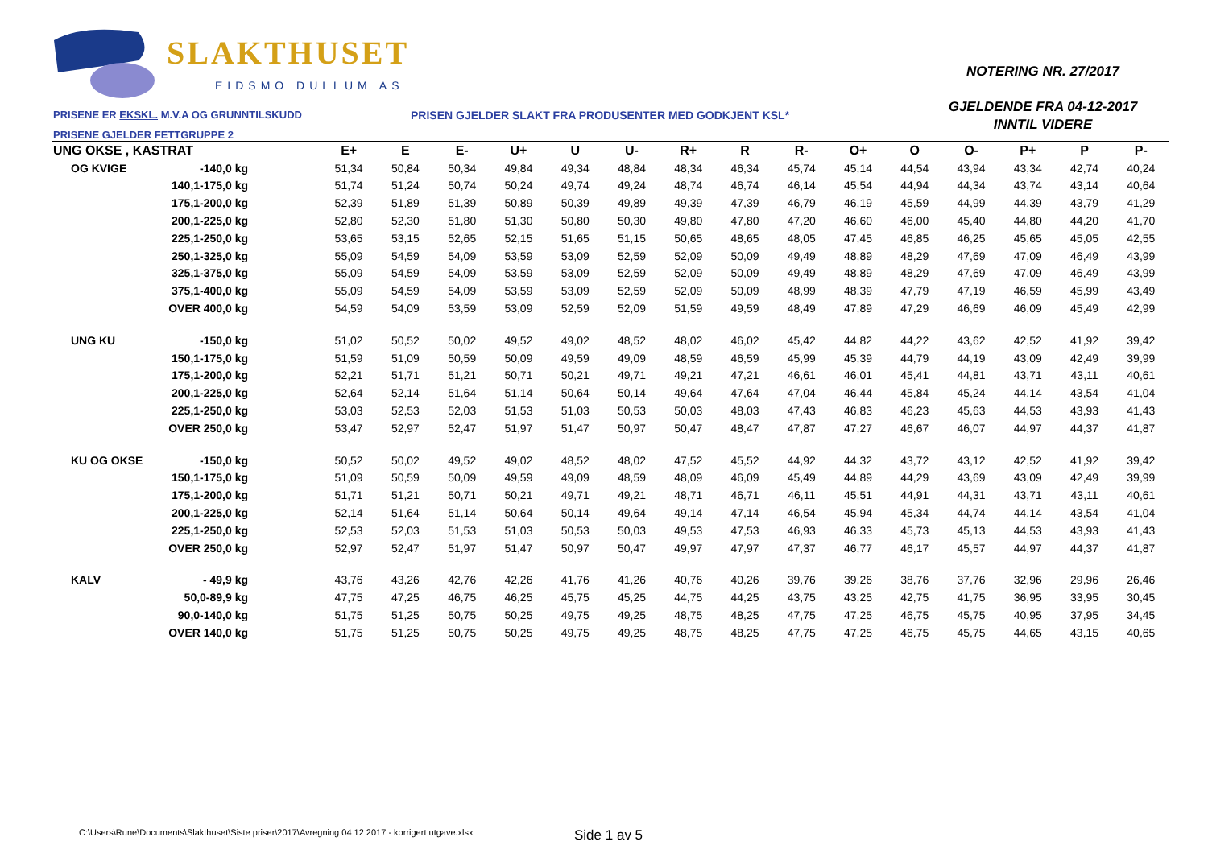SLAKTHUSET
EIDSMO DULLUM AS
NOTERING NR. 27/2017
GJELDENDE FRA 04-12-2017
INNTIL VIDERE
PRISENE ER EKSKL. M.V.A OG GRUNNTILSKUDD
PRISEN GJELDER SLAKT FRA PRODUSENTER MED GODKJENT KSL*
PRISENE GJELDER FETTGRUPPE 2
| UNG OKSE , KASTRAT | | E+ | E | E- | U+ | U | U- | R+ | R | R- | O+ | O | O- | P+ | P | P- |
| --- | --- | --- | --- | --- | --- | --- | --- | --- | --- | --- | --- | --- | --- | --- | --- | --- |
| OG KVIGE | -140,0 kg | 51,34 | 50,84 | 50,34 | 49,84 | 49,34 | 48,84 | 48,34 | 46,34 | 45,74 | 45,14 | 44,54 | 43,94 | 43,34 | 42,74 | 40,24 |
| | 140,1-175,0 kg | 51,74 | 51,24 | 50,74 | 50,24 | 49,74 | 49,24 | 48,74 | 46,74 | 46,14 | 45,54 | 44,94 | 44,34 | 43,74 | 43,14 | 40,64 |
| | 175,1-200,0 kg | 52,39 | 51,89 | 51,39 | 50,89 | 50,39 | 49,89 | 49,39 | 47,39 | 46,79 | 46,19 | 45,59 | 44,99 | 44,39 | 43,79 | 41,29 |
| | 200,1-225,0 kg | 52,80 | 52,30 | 51,80 | 51,30 | 50,80 | 50,30 | 49,80 | 47,80 | 47,20 | 46,60 | 46,00 | 45,40 | 44,80 | 44,20 | 41,70 |
| | 225,1-250,0 kg | 53,65 | 53,15 | 52,65 | 52,15 | 51,65 | 51,15 | 50,65 | 48,65 | 48,05 | 47,45 | 46,85 | 46,25 | 45,65 | 45,05 | 42,55 |
| | 250,1-325,0 kg | 55,09 | 54,59 | 54,09 | 53,59 | 53,09 | 52,59 | 52,09 | 50,09 | 49,49 | 48,89 | 48,29 | 47,69 | 47,09 | 46,49 | 43,99 |
| | 325,1-375,0 kg | 55,09 | 54,59 | 54,09 | 53,59 | 53,09 | 52,59 | 52,09 | 50,09 | 49,49 | 48,89 | 48,29 | 47,69 | 47,09 | 46,49 | 43,99 |
| | 375,1-400,0 kg | 55,09 | 54,59 | 54,09 | 53,59 | 53,09 | 52,59 | 52,09 | 50,09 | 48,99 | 48,39 | 47,79 | 47,19 | 46,59 | 45,99 | 43,49 |
| | OVER 400,0 kg | 54,59 | 54,09 | 53,59 | 53,09 | 52,59 | 52,09 | 51,59 | 49,59 | 48,49 | 47,89 | 47,29 | 46,69 | 46,09 | 45,49 | 42,99 |
| UNG KU | -150,0 kg | 51,02 | 50,52 | 50,02 | 49,52 | 49,02 | 48,52 | 48,02 | 46,02 | 45,42 | 44,82 | 44,22 | 43,62 | 42,52 | 41,92 | 39,42 |
| | 150,1-175,0 kg | 51,59 | 51,09 | 50,59 | 50,09 | 49,59 | 49,09 | 48,59 | 46,59 | 45,99 | 45,39 | 44,79 | 44,19 | 43,09 | 42,49 | 39,99 |
| | 175,1-200,0 kg | 52,21 | 51,71 | 51,21 | 50,71 | 50,21 | 49,71 | 49,21 | 47,21 | 46,61 | 46,01 | 45,41 | 44,81 | 43,71 | 43,11 | 40,61 |
| | 200,1-225,0 kg | 52,64 | 52,14 | 51,64 | 51,14 | 50,64 | 50,14 | 49,64 | 47,64 | 47,04 | 46,44 | 45,84 | 45,24 | 44,14 | 43,54 | 41,04 |
| | 225,1-250,0 kg | 53,03 | 52,53 | 52,03 | 51,53 | 51,03 | 50,53 | 50,03 | 48,03 | 47,43 | 46,83 | 46,23 | 45,63 | 44,53 | 43,93 | 41,43 |
| | OVER 250,0 kg | 53,47 | 52,97 | 52,47 | 51,97 | 51,47 | 50,97 | 50,47 | 48,47 | 47,87 | 47,27 | 46,67 | 46,07 | 44,97 | 44,37 | 41,87 |
| KU OG OKSE | -150,0 kg | 50,52 | 50,02 | 49,52 | 49,02 | 48,52 | 48,02 | 47,52 | 45,52 | 44,92 | 44,32 | 43,72 | 43,12 | 42,52 | 41,92 | 39,42 |
| | 150,1-175,0 kg | 51,09 | 50,59 | 50,09 | 49,59 | 49,09 | 48,59 | 48,09 | 46,09 | 45,49 | 44,89 | 44,29 | 43,69 | 43,09 | 42,49 | 39,99 |
| | 175,1-200,0 kg | 51,71 | 51,21 | 50,71 | 50,21 | 49,71 | 49,21 | 48,71 | 46,71 | 46,11 | 45,51 | 44,91 | 44,31 | 43,71 | 43,11 | 40,61 |
| | 200,1-225,0 kg | 52,14 | 51,64 | 51,14 | 50,64 | 50,14 | 49,64 | 49,14 | 47,14 | 46,54 | 45,94 | 45,34 | 44,74 | 44,14 | 43,54 | 41,04 |
| | 225,1-250,0 kg | 52,53 | 52,03 | 51,53 | 51,03 | 50,53 | 50,03 | 49,53 | 47,53 | 46,93 | 46,33 | 45,73 | 45,13 | 44,53 | 43,93 | 41,43 |
| | OVER 250,0 kg | 52,97 | 52,47 | 51,97 | 51,47 | 50,97 | 50,47 | 49,97 | 47,97 | 47,37 | 46,77 | 46,17 | 45,57 | 44,97 | 44,37 | 41,87 |
| KALV | - 49,9 kg | 43,76 | 43,26 | 42,76 | 42,26 | 41,76 | 41,26 | 40,76 | 40,26 | 39,76 | 39,26 | 38,76 | 37,76 | 32,96 | 29,96 | 26,46 |
| | 50,0-89,9 kg | 47,75 | 47,25 | 46,75 | 46,25 | 45,75 | 45,25 | 44,75 | 44,25 | 43,75 | 43,25 | 42,75 | 41,75 | 36,95 | 33,95 | 30,45 |
| | 90,0-140,0 kg | 51,75 | 51,25 | 50,75 | 50,25 | 49,75 | 49,25 | 48,75 | 48,25 | 47,75 | 47,25 | 46,75 | 45,75 | 40,95 | 37,95 | 34,45 |
| | OVER 140,0 kg | 51,75 | 51,25 | 50,75 | 50,25 | 49,75 | 49,25 | 48,75 | 48,25 | 47,75 | 47,25 | 46,75 | 45,75 | 44,65 | 43,15 | 40,65 |
C:\Users\Rune\Documents\Slakthuset\Siste priser\2017\Avregning 04 12 2017 - korrigert utgave.xlsx
Side 1 av 5